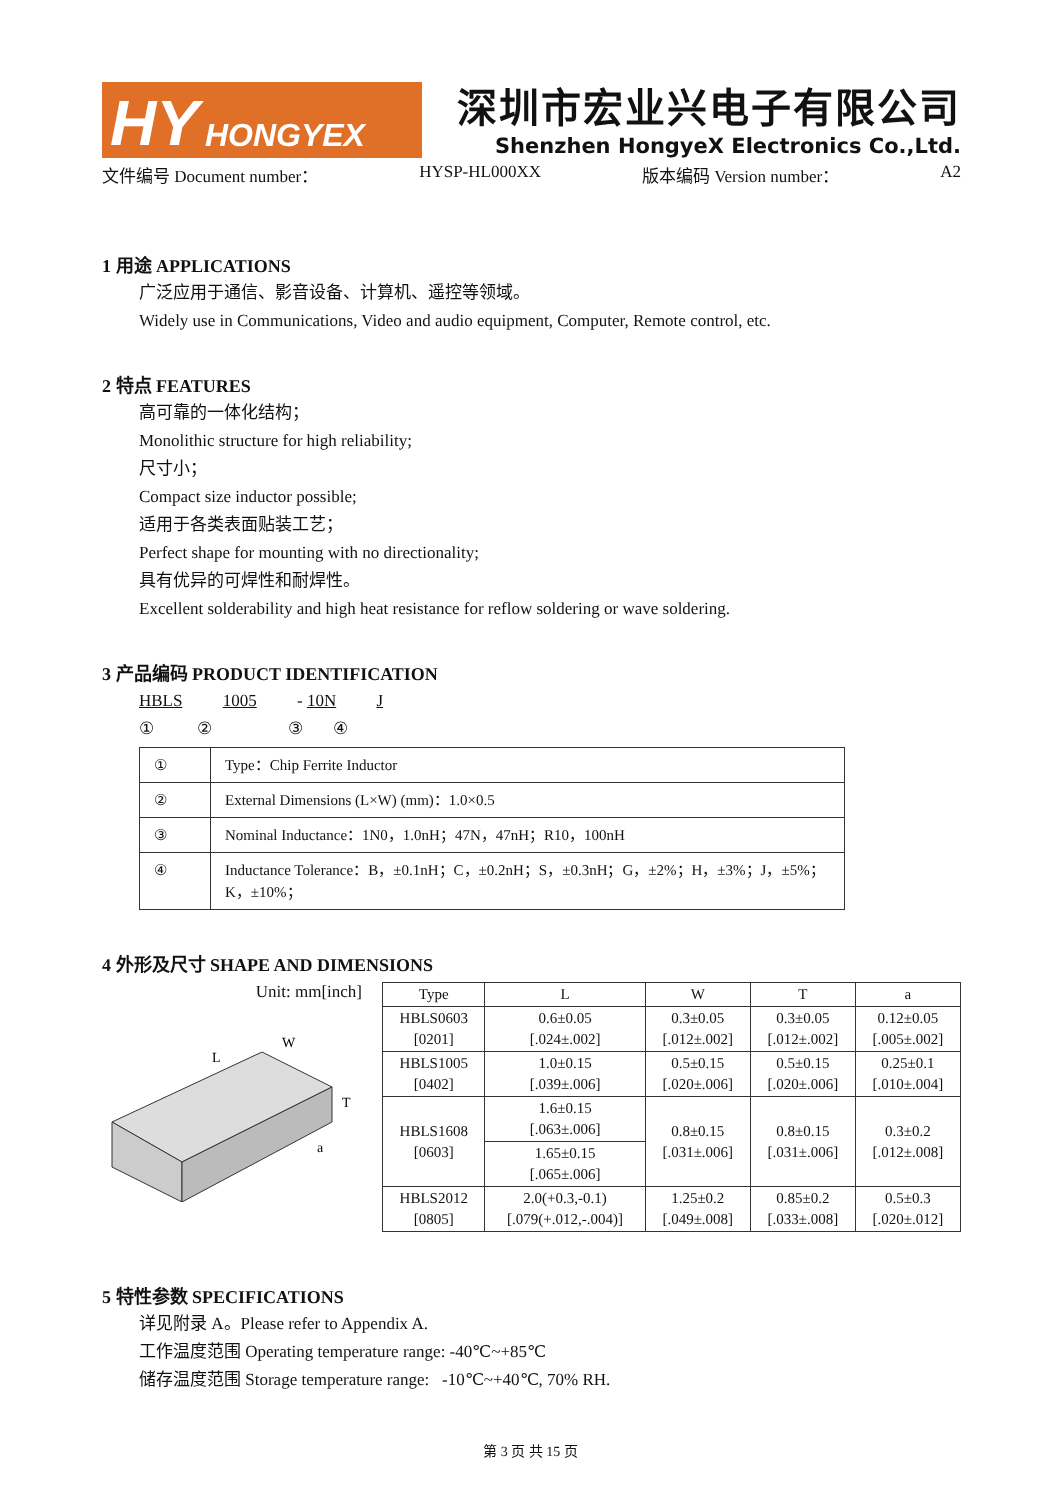HY HONGYEX
深圳市宏业兴电子有限公司
Shenzhen HongyeX Electronics Co.,Ltd.
文件编号 Document number： HYSP-HL000XX 版本编码 Version number： A2
1 用途 APPLICATIONS
广泛应用于通信、影音设备、计算机、遥控等领域。
Widely use in Communications, Video and audio equipment, Computer, Remote control, etc.
2 特点 FEATURES
高可靠的一体化结构；
Monolithic structure for high reliability;
尺寸小；
Compact size inductor possible;
适用于各类表面贴装工艺；
Perfect shape for mounting with no directionality;
具有优异的可焊性和耐焊性。
Excellent solderability and high heat resistance for reflow soldering or wave soldering.
3 产品编码 PRODUCT IDENTIFICATION
HBLS 1005 - 10N J
① ② ③ ④
| ① | Type：Chip Ferrite Inductor |
| ② | External Dimensions (L×W) (mm)：1.0×0.5 |
| ③ | Nominal Inductance：1N0，1.0nH；47N，47nH；R10，100nH |
| ④ | Inductance Tolerance：B，±0.1nH；C，±0.2nH；S，±0.3nH；G，±2%；H，±3%；J，±5%；K，±10%； |
4 外形及尺寸 SHAPE AND DIMENSIONS
Unit: mm[inch]
L
W
T
a
| Type | L | W | T | a |
| --- | --- | --- | --- | --- |
| HBLS0603 [0201] | 0.6±0.05 [.024±.002] | 0.3±0.05 [.012±.002] | 0.3±0.05 [.012±.002] | 0.12±0.05 [.005±.002] |
| HBLS1005 [0402] | 1.0±0.15 [.039±.006] | 0.5±0.15 [.020±.006] | 0.5±0.15 [.020±.006] | 0.25±0.1 [.010±.004] |
| HBLS1608 [0603] | 1.6±0.15 [.063±.006] | 0.8±0.15 [.031±.006] | 0.8±0.15 [.031±.006] | 0.3±0.2 [.012±.008] |
| | 1.65±0.15 [.065±.006] | | | |
| HBLS2012 [0805] | 2.0(+0.3,-0.1) [.079(+.012,-.004)] | 1.25±0.2 [.049±.008] | 0.85±0.2 [.033±.008] | 0.5±0.3 [.020±.012] |
5 特性参数 SPECIFICATIONS
详见附录 A。Please refer to Appendix A.
工作温度范围 Operating temperature range: -40℃~+85℃
储存温度范围 Storage temperature range: -10℃~+40℃, 70% RH.
第 3 页 共 15 页